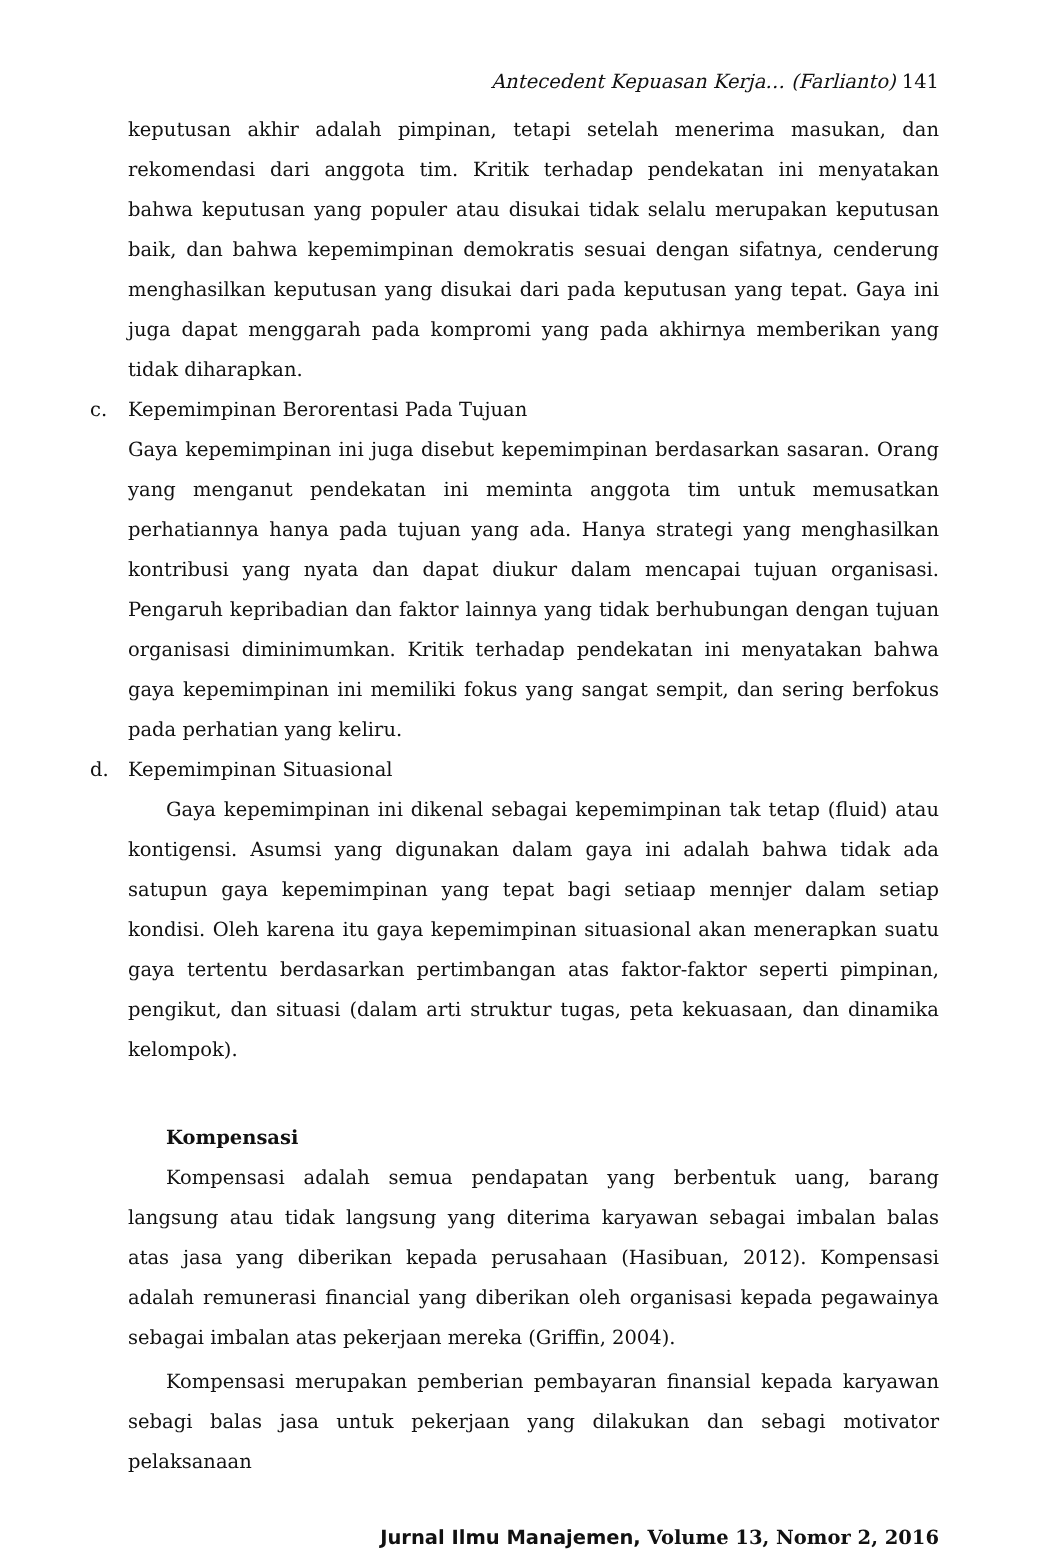Antecedent Kepuasan Kerja… (Farlianto) 141
keputusan akhir adalah pimpinan, tetapi setelah menerima masukan, dan rekomendasi dari anggota tim. Kritik terhadap pendekatan ini menyatakan bahwa keputusan yang populer atau disukai tidak selalu merupakan keputusan baik, dan bahwa kepemimpinan demokratis sesuai dengan sifatnya, cenderung menghasilkan keputusan yang disukai dari pada keputusan yang tepat. Gaya ini juga dapat menggarah pada kompromi yang pada akhirnya memberikan yang tidak diharapkan.
c. Kepemimpinan Berorentasi Pada Tujuan
Gaya kepemimpinan ini juga disebut kepemimpinan berdasarkan sasaran. Orang yang menganut pendekatan ini meminta anggota tim untuk memusatkan perhatiannya hanya pada tujuan yang ada. Hanya strategi yang menghasilkan kontribusi yang nyata dan dapat diukur dalam mencapai tujuan organisasi. Pengaruh kepribadian dan faktor lainnya yang tidak berhubungan dengan tujuan organisasi diminimumkan. Kritik terhadap pendekatan ini menyatakan bahwa gaya kepemimpinan ini memiliki fokus yang sangat sempit, dan sering berfokus pada perhatian yang keliru.
d. Kepemimpinan Situasional
Gaya kepemimpinan ini dikenal sebagai kepemimpinan tak tetap (fluid) atau kontigensi. Asumsi yang digunakan dalam gaya ini adalah bahwa tidak ada satupun gaya kepemimpinan yang tepat bagi setiaap mennjer dalam setiap kondisi. Oleh karena itu gaya kepemimpinan situasional akan menerapkan suatu gaya tertentu berdasarkan pertimbangan atas faktor-faktor seperti pimpinan, pengikut, dan situasi (dalam arti struktur tugas, peta kekuasaan, dan dinamika kelompok).
Kompensasi
Kompensasi adalah semua pendapatan yang berbentuk uang, barang langsung atau tidak langsung yang diterima karyawan sebagai imbalan balas atas jasa yang diberikan kepada perusahaan (Hasibuan, 2012). Kompensasi adalah remunerasi financial yang diberikan oleh organisasi kepada pegawainya sebagai imbalan atas pekerjaan mereka (Griffin, 2004).
Kompensasi merupakan pemberian pembayaran finansial kepada karyawan sebagi balas jasa untuk pekerjaan yang dilakukan dan sebagi motivator pelaksanaan
Jurnal Ilmu Manajemen, Volume 13, Nomor 2, 2016